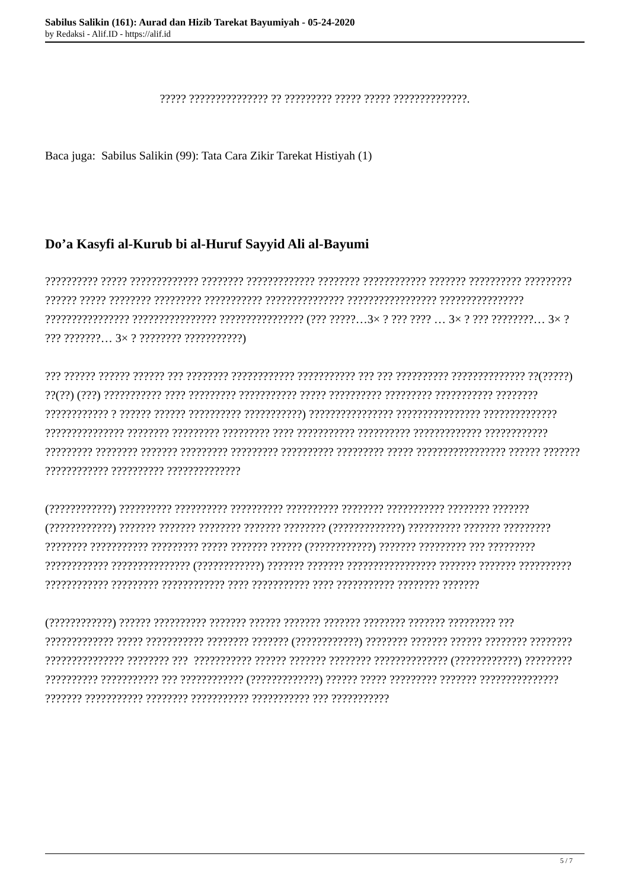Sabilus Salikin (161): Aurad dan Hizib Tarekat Bayumiyah - 05-24-2020
by Redaksi - Alif.ID - https://alif.id
????? ??????????????? ?? ????????? ????? ????? ??????????????.
Baca juga: Sabilus Salikin (99): Tata Cara Zikir Tarekat Histiyah (1)
Do’a Kasyfi al-Kurub bi al-Huruf Sayyid Ali al-Bayumi
?????????? ????? ????????????? ???????? ????????????? ???????? ???????????? ??????? ?????????? ????????? ?????? ????? ???????? ????????? ??????????? ??????????????? ????????????????? ???????????????? ???????????????? ???????????????? ???????????????? (??? ?????…3× ? ??? ???? … 3× ? ??? ????????… 3× ? ??? ???????… 3× ? ???????? ???????????)
??? ?????? ?????? ?????? ??? ???????? ???????????? ??????????? ??? ??? ?????????? ?????????????? ??(?????) ??(??) (???) ??????????? ???? ????????? ??????????? ????? ?????????? ????????? ??????????? ???????? ???????????? ? ?????? ?????? ?????????? ???????????) ???????????????? ???????????????? ?????????????? ??????????????? ???????? ????????? ????????? ???? ??????????? ?????????? ????????????? ???????????? ????????? ???????? ??????? ????????? ????????? ?????????? ????????? ????? ????????????????? ?????? ??????? ???????????? ?????????? ??????????????
(????????????) ?????????? ?????????? ?????????? ?????????? ???????? ??????????? ???????? ??????? (????????????) ??????? ??????? ???????? ??????? ???????? (?????????????) ?????????? ??????? ????????? ???????? ??????????? ????????? ????? ??????? ?????? (????????????) ??????? ????????? ??? ????????? ???????????? ??????????????? (????????????) ??????? ??????? ????????????????? ??????? ??????? ?????????? ???????????? ????????? ???????????? ???? ??????????? ???? ??????????? ???????? ???????
(????????????) ?????? ?????????? ??????? ?????? ??????? ??????? ???????? ??????? ????????? ??? ????????????? ????? ??????????? ???????? ??????? (????????????) ???????? ??????? ?????? ???????? ???????? ??????????????? ???????? ??? ??????????? ?????? ??????? ???????? ?????????????? (????????????) ????????? ?????????? ??????????? ??? ???????????? (?????????????) ?????? ????? ????????? ??????? ??????????????? ??????? ??????????? ???????? ??????????? ??????????? ??? ???????????
5 / 7